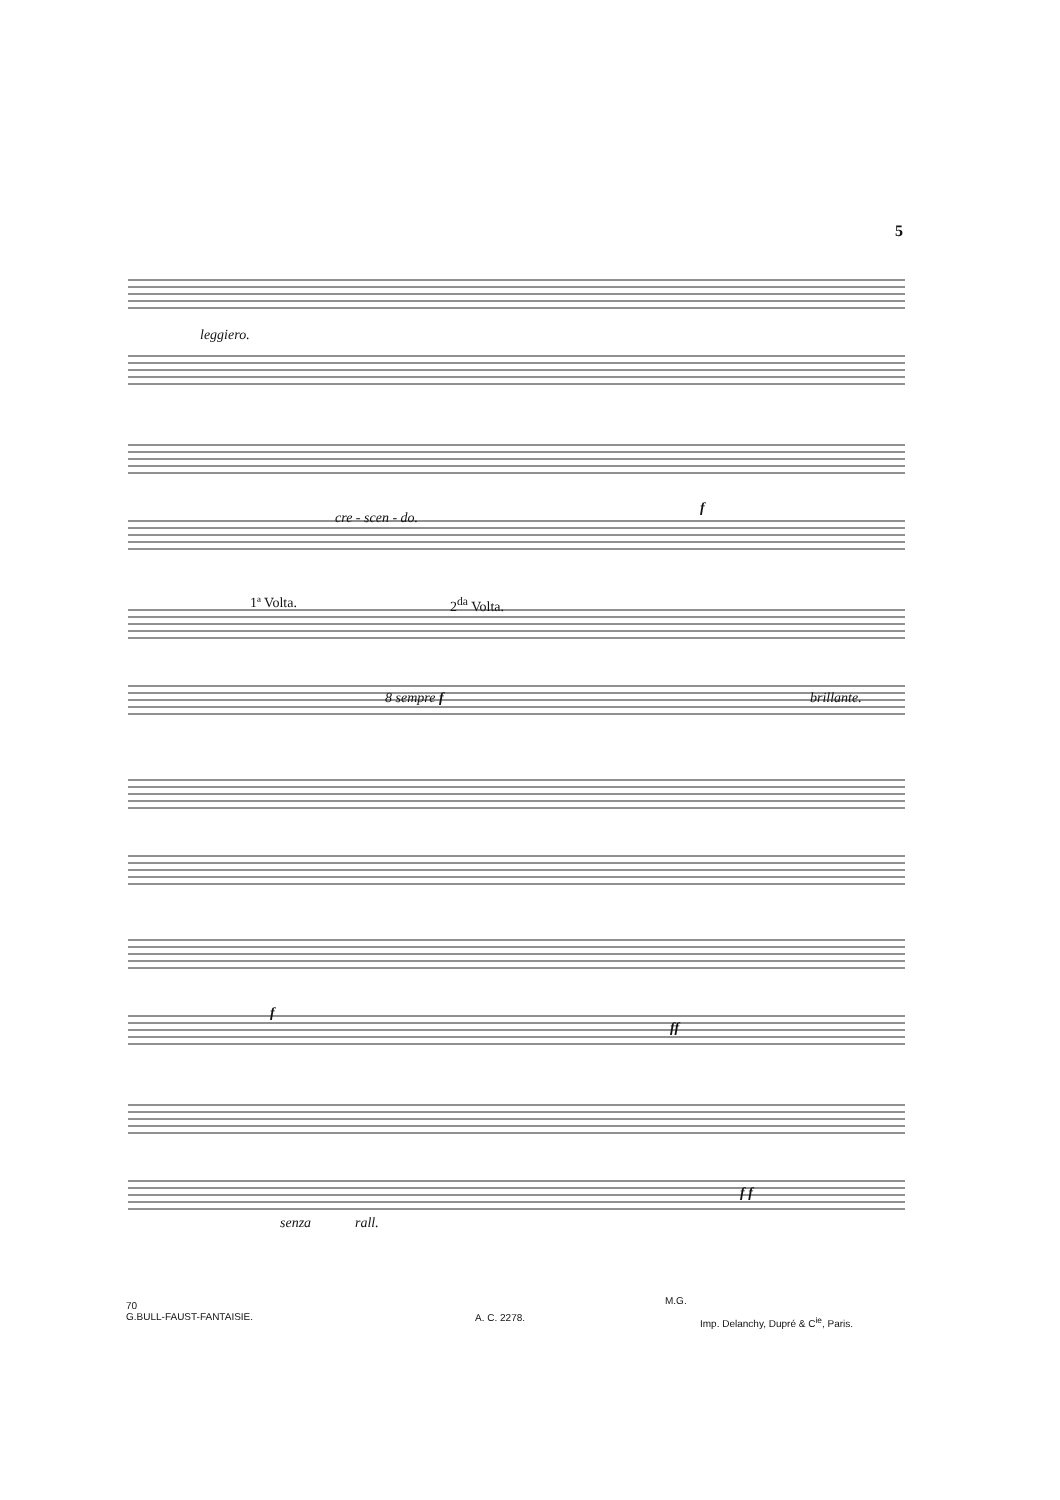5
leggiero.
cre - scen - do.
f
1ª Volta. 2<sup>da</sup> Volta.
8 sempre f brillante.
f
ff
senza rall.
f f
70
G.BULL-FAUST-FANTAISIE.
A. C. 2278.
M.G.
Imp. Delanchy, Dupré & C<sup>ie</sup>, Paris.